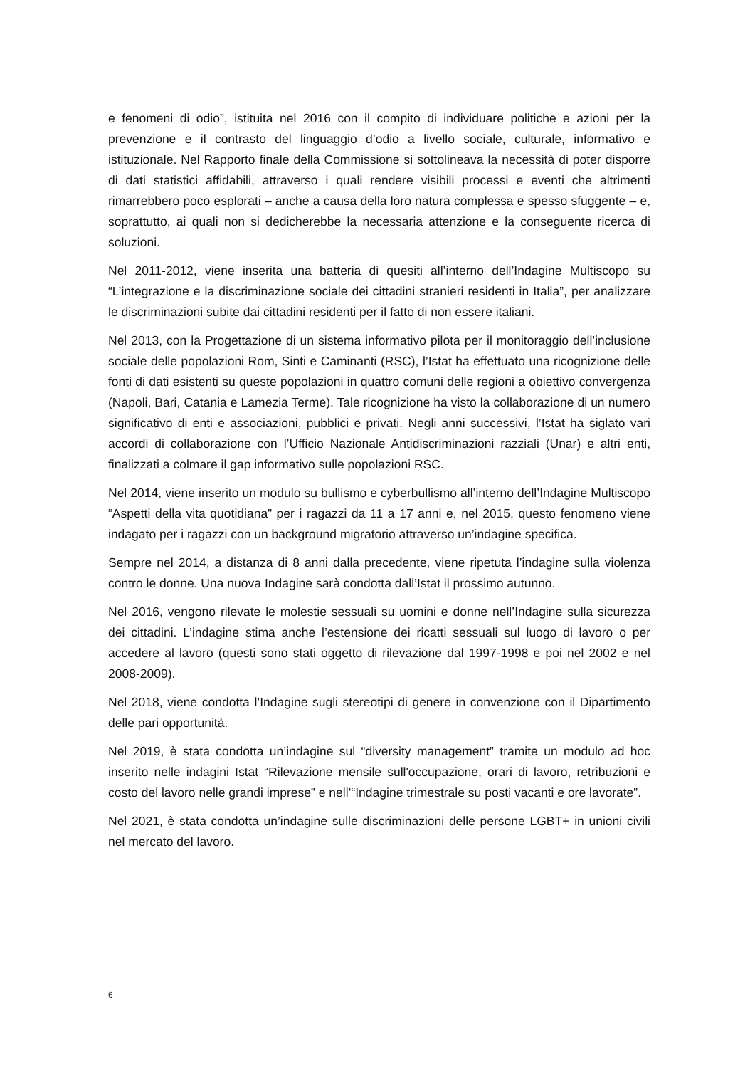e fenomeni di odio”, istituita nel 2016 con il compito di individuare politiche e azioni per la prevenzione e il contrasto del linguaggio d’odio a livello sociale, culturale, informativo e istituzionale. Nel Rapporto finale della Commissione si sottolineava la necessità di poter disporre di dati statistici affidabili, attraverso i quali rendere visibili processi e eventi che altrimenti rimarrebbero poco esplorati – anche a causa della loro natura complessa e spesso sfuggente – e, soprattutto, ai quali non si dedicherebbe la necessaria attenzione e la conseguente ricerca di soluzioni.
Nel 2011-2012, viene inserita una batteria di quesiti all’interno dell’Indagine Multiscopo su “L’integrazione e la discriminazione sociale dei cittadini stranieri residenti in Italia”, per analizzare le discriminazioni subite dai cittadini residenti per il fatto di non essere italiani.
Nel 2013, con la Progettazione di un sistema informativo pilota per il monitoraggio dell’inclusione sociale delle popolazioni Rom, Sinti e Caminanti (RSC), l’Istat ha effettuato una ricognizione delle fonti di dati esistenti su queste popolazioni in quattro comuni delle regioni a obiettivo convergenza (Napoli, Bari, Catania e Lamezia Terme). Tale ricognizione ha visto la collaborazione di un numero significativo di enti e associazioni, pubblici e privati. Negli anni successivi, l’Istat ha siglato vari accordi di collaborazione con l’Ufficio Nazionale Antidiscriminazioni razziali (Unar) e altri enti, finalizzati a colmare il gap informativo sulle popolazioni RSC.
Nel 2014, viene inserito un modulo su bullismo e cyberbullismo all’interno dell’Indagine Multiscopo “Aspetti della vita quotidiana” per i ragazzi da 11 a 17 anni e, nel 2015, questo fenomeno viene indagato per i ragazzi con un background migratorio attraverso un’indagine specifica.
Sempre nel 2014, a distanza di 8 anni dalla precedente, viene ripetuta l’indagine sulla violenza contro le donne. Una nuova Indagine sarà condotta dall’Istat il prossimo autunno.
Nel 2016, vengono rilevate le molestie sessuali su uomini e donne nell’Indagine sulla sicurezza dei cittadini. L’indagine stima anche l’estensione dei ricatti sessuali sul luogo di lavoro o per accedere al lavoro (questi sono stati oggetto di rilevazione dal 1997-1998 e poi nel 2002 e nel 2008-2009).
Nel 2018, viene condotta l’Indagine sugli stereotipi di genere in convenzione con il Dipartimento delle pari opportunità.
Nel 2019, è stata condotta un’indagine sul “diversity management” tramite un modulo ad hoc inserito nelle indagini Istat “Rilevazione mensile sull'occupazione, orari di lavoro, retribuzioni e costo del lavoro nelle grandi imprese” e nell’“Indagine trimestrale su posti vacanti e ore lavorate”.
Nel 2021, è stata condotta un’indagine sulle discriminazioni delle persone LGBT+ in unioni civili nel mercato del lavoro.
6